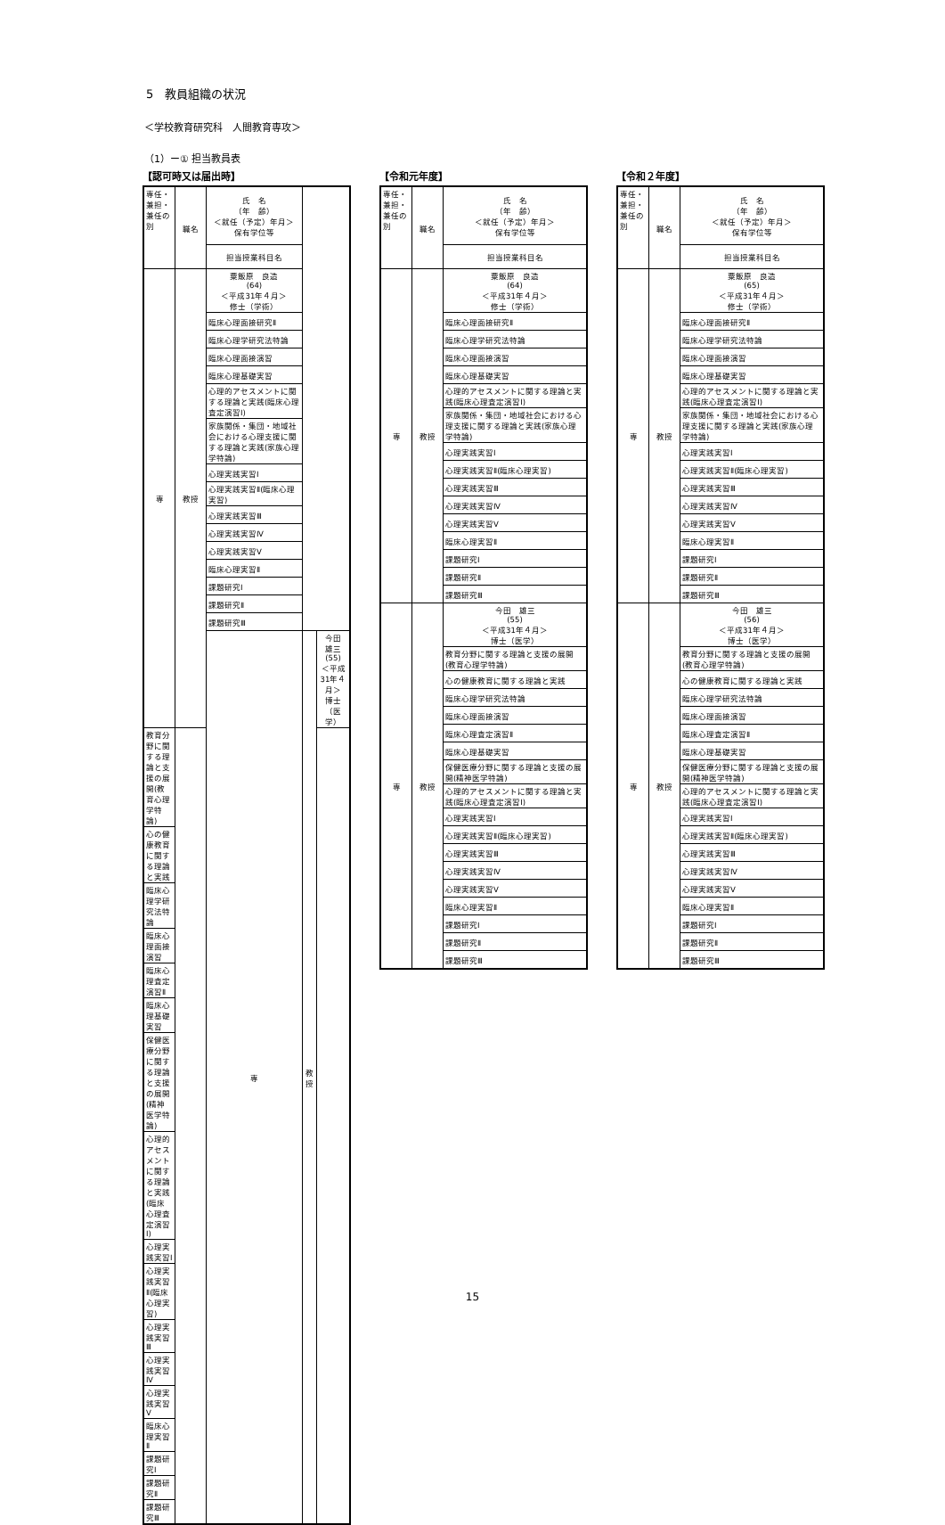5　教員組織の状況
＜学校教育研究科　人間教育専攻＞
（1）ー① 担当教員表
【認可時又は届出時】
| 専任・兼担・兼任の別 | 職名 | 氏 名 （年 齢） ＜就任（予定）年月＞ 保有学位等 | | |
| --- | --- | --- | --- | --- |
| | | 担当授業科目名 | | |
| 専 | 教授 | 粟飯原 良造 (64) ＜平成31年４月＞ 修士（学術） | | |
| | | 臨床心理面接研究Ⅱ | | |
| | | 臨床心理学研究法特論 | | |
| | | 臨床心理面接演習 | | |
| | | 臨床心理基礎実習 | | |
| | | 心理的アセスメントに関する理論と実践(臨床心理査定演習Ⅰ) | | |
| | | 家族関係・集団・地域社会における心理支援に関する理論と実践(家族心理学特論) | | |
| | | 心理実践実習Ⅰ | | |
| | | 心理実践実習Ⅱ(臨床心理実習) | | |
| | | 心理実践実習Ⅲ | | |
| | | 心理実践実習Ⅳ | | |
| | | 心理実践実習Ⅴ | | |
| | | 臨床心理実習Ⅱ | | |
| | | 課題研究Ⅰ | | |
| | | 課題研究Ⅱ | | |
| | | 課題研究Ⅲ | | |
| | | 専 | 教授 | 今田 雄三 (55) ＜平成31年４月＞ 博士（医学） |
| 教育分野に関する理論と支援の展開(教育心理学特論) | | | | |
| 心の健康教育に関する理論と実践 | | | | |
| 臨床心理学研究法特論 | | | | |
| 臨床心理面接演習 | | | | |
| 臨床心理査定演習Ⅱ | | | | |
| 臨床心理基礎実習 | | | | |
| 保健医療分野に関する理論と支援の展開(精神医学特論) | | | | |
| 心理的アセスメントに関する理論と実践(臨床心理査定演習Ⅰ) | | | | |
| 心理実践実習Ⅰ | | | | |
| 心理実践実習Ⅱ(臨床心理実習) | | | | |
| 心理実践実習Ⅲ | | | | |
| 心理実践実習Ⅳ | | | | |
| 心理実践実習Ⅴ | | | | |
| 臨床心理実習Ⅱ | | | | |
| 課題研究Ⅰ | | | | |
| 課題研究Ⅱ | | | | |
| 課題研究Ⅲ | | | | |
【令和元年度】
| 専任・兼担・兼任の別 | 職名 | 氏 名 （年 齢） ＜就任（予定）年月＞ 保有学位等 |
| --- | --- | --- |
| | | 担当授業科目名 |
| 専 | 教授 | 粟飯原 良造 (64) ＜平成31年４月＞ 修士（学術） |
| | | 臨床心理面接研究Ⅱ |
| | | 臨床心理学研究法特論 |
| | | 臨床心理面接演習 |
| | | 臨床心理基礎実習 |
| | | 心理的アセスメントに関する理論と実践(臨床心理査定演習Ⅰ) |
| | | 家族関係・集団・地域社会における心理支援に関する理論と実践(家族心理学特論) |
| | | 心理実践実習Ⅰ |
| | | 心理実践実習Ⅱ(臨床心理実習) |
| | | 心理実践実習Ⅲ |
| | | 心理実践実習Ⅳ |
| | | 心理実践実習Ⅴ |
| | | 臨床心理実習Ⅱ |
| | | 課題研究Ⅰ |
| | | 課題研究Ⅱ |
| | | 課題研究Ⅲ |
| 専 | 教授 | 今田 雄三 (55) ＜平成31年４月＞ 博士（医学） |
| | | 教育分野に関する理論と支援の展開(教育心理学特論) |
| | | 心の健康教育に関する理論と実践 |
| | | 臨床心理学研究法特論 |
| | | 臨床心理面接演習 |
| | | 臨床心理査定演習Ⅱ |
| | | 臨床心理基礎実習 |
| | | 保健医療分野に関する理論と支援の展開(精神医学特論) |
| | | 心理的アセスメントに関する理論と実践(臨床心理査定演習Ⅰ) |
| | | 心理実践実習Ⅰ |
| | | 心理実践実習Ⅱ(臨床心理実習) |
| | | 心理実践実習Ⅲ |
| | | 心理実践実習Ⅳ |
| | | 心理実践実習Ⅴ |
| | | 臨床心理実習Ⅱ |
| | | 課題研究Ⅰ |
| | | 課題研究Ⅱ |
| | | 課題研究Ⅲ |
【令和２年度】
| 専任・兼担・兼任の別 | 職名 | 氏 名 （年 齢） ＜就任（予定）年月＞ 保有学位等 |
| --- | --- | --- |
| | | 担当授業科目名 |
| 専 | 教授 | 粟飯原 良造 (65) ＜平成31年４月＞ 修士（学術） |
| | | 臨床心理面接研究Ⅱ |
| | | 臨床心理学研究法特論 |
| | | 臨床心理面接演習 |
| | | 臨床心理基礎実習 |
| | | 心理的アセスメントに関する理論と実践(臨床心理査定演習Ⅰ) |
| | | 家族関係・集団・地域社会における心理支援に関する理論と実践(家族心理学特論) |
| | | 心理実践実習Ⅰ |
| | | 心理実践実習Ⅱ(臨床心理実習) |
| | | 心理実践実習Ⅲ |
| | | 心理実践実習Ⅳ |
| | | 心理実践実習Ⅴ |
| | | 臨床心理実習Ⅱ |
| | | 課題研究Ⅰ |
| | | 課題研究Ⅱ |
| | | 課題研究Ⅲ |
| 専 | 教授 | 今田 雄三 (56) ＜平成31年４月＞ 博士（医学） |
| | | 教育分野に関する理論と支援の展開(教育心理学特論) |
| | | 心の健康教育に関する理論と実践 |
| | | 臨床心理学研究法特論 |
| | | 臨床心理面接演習 |
| | | 臨床心理査定演習Ⅱ |
| | | 臨床心理基礎実習 |
| | | 保健医療分野に関する理論と支援の展開(精神医学特論) |
| | | 心理的アセスメントに関する理論と実践(臨床心理査定演習Ⅰ) |
| | | 心理実践実習Ⅰ |
| | | 心理実践実習Ⅱ(臨床心理実習) |
| | | 心理実践実習Ⅲ |
| | | 心理実践実習Ⅳ |
| | | 心理実践実習Ⅴ |
| | | 臨床心理実習Ⅱ |
| | | 課題研究Ⅰ |
| | | 課題研究Ⅱ |
| | | 課題研究Ⅲ |
15